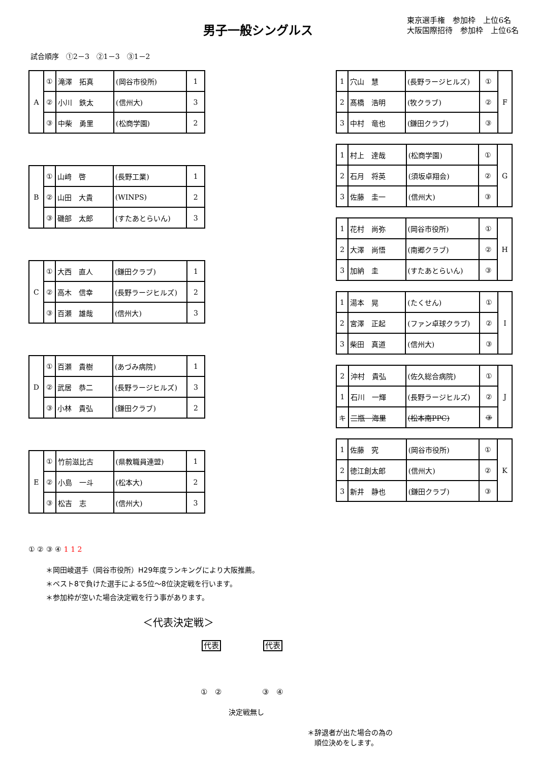男子一般シングルス
東京選手権　参加枠　上位6名
大阪国際招待　参加枠　上位6名
試合順序　①2－3　②1－3　③1－2
| A | ① | 滝澤 拓真 | (岡谷市役所) | 1 |
| | ② | 小川 鉄太 | (信州大) | 3 |
| | ③ | 中柴 勇里 | (松商学園) | 2 |
| B | ① | 山﨑 啓 | (長野工業) | 1 |
| | ② | 山田 大貴 | (WINPS) | 2 |
| | ③ | 磯部 太郎 | (すたあとらいん) | 3 |
| C | ① | 大西 直人 | (鎌田クラブ) | 1 |
| | ② | 高木 信幸 | (長野ラージヒルズ) | 2 |
| | ③ | 百瀬 雄哉 | (信州大) | 3 |
| D | ① | 百瀬 貴樹 | (あづみ病院) | 1 |
| | ② | 武居 恭二 | (長野ラージヒルズ) | 3 |
| | ③ | 小林 貴弘 | (鎌田クラブ) | 2 |
| E | ① | 竹前滋比古 | (県教職員連盟) | 1 |
| | ② | 小島 一斗 | (松本大) | 2 |
| | ③ | 松吉 志 | (信州大) | 3 |
① ② ③ ④ 1 1 2
| 1 | 穴山 慧 | (長野ラージヒルズ) | ① | F |
| 2 | 髙橋 浩明 | (牧クラブ) | ② | |
| 3 | 中村 竜也 | (鎌田クラブ) | ③ | |
| 1 | 村上 達哉 | (松商学園) | ① | G |
| 2 | 石月 将英 | (須坂卓翔会) | ② | |
| 3 | 佐藤 圭一 | (信州大) | ③ | |
| 1 | 花村 尚弥 | (岡谷市役所) | ① | H |
| 2 | 大澤 尚悟 | (南郷クラブ) | ② | |
| 3 | 加納 圭 | (すたあとらいん) | ③ | |
| 1 | 湯本 晃 | (たくせん) | ① | I |
| 2 | 宮澤 正起 | (ファン卓球クラブ) | ② | |
| 3 | 柴田 真道 | (信州大) | ③ | |
| 2 | 沖村 貴弘 | (佐久総合病院) | ① | J |
| 1 | 石川 一輝 | (長野ラージヒルズ) | ② | |
| キ | 三瓶 海里 | (松本南PPC) | ③ | |
| 1 | 佐藤 究 | (岡谷市役所) | ① | K |
| 2 | 徳江創太郎 | (信州大) | ② | |
| 3 | 新井 静也 | (鎌田クラブ) | ③ | |
＊岡田崚選手（岡谷市役所）H29年度ランキングにより大阪推薦。
＊ベスト8で負けた選手による5位～8位決定戦を行います。
＊参加枠が空いた場合決定戦を行う事があります。
＜代表決定戦＞
代表
①　②
代表
③　④
決定戦無し
＊辞退者が出た場合の為の
　順位決めをします。